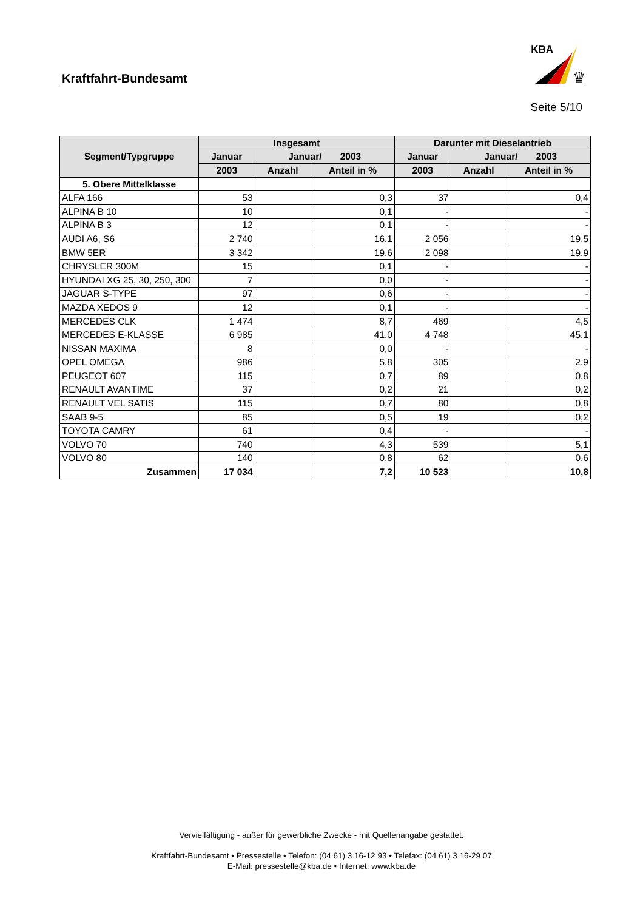Kraftfahrt-Bundesamt
KBA
♛
Seite 5/10
| Segment/Typgruppe | Insgesamt | | | Darunter mit Dieselantrieb | | |
| --- | --- | --- | --- | --- | --- | --- |
| | Januar | Januar/ 2003 | | Januar | Januar/ 2003 | |
| | 2003 | Anzahl | Anteil in % | 2003 | Anzahl | Anteil in % |
| 5. Obere Mittelklasse | | | | | | |
| ALFA 166 | 53 | | 0,3 | 37 | | 0,4 |
| ALPINA B 10 | 10 | | 0,1 | - | | - |
| ALPINA B 3 | 12 | | 0,1 | - | | - |
| AUDI A6, S6 | 2 740 | | 16,1 | 2 056 | | 19,5 |
| BMW 5ER | 3 342 | | 19,6 | 2 098 | | 19,9 |
| CHRYSLER 300M | 15 | | 0,1 | - | | - |
| HYUNDAI XG 25, 30, 250, 300 | 7 | | 0,0 | - | | - |
| JAGUAR S-TYPE | 97 | | 0,6 | - | | - |
| MAZDA XEDOS 9 | 12 | | 0,1 | - | | - |
| MERCEDES CLK | 1 474 | | 8,7 | 469 | | 4,5 |
| MERCEDES E-KLASSE | 6 985 | | 41,0 | 4 748 | | 45,1 |
| NISSAN MAXIMA | 8 | | 0,0 | - | | - |
| OPEL OMEGA | 986 | | 5,8 | 305 | | 2,9 |
| PEUGEOT 607 | 115 | | 0,7 | 89 | | 0,8 |
| RENAULT AVANTIME | 37 | | 0,2 | 21 | | 0,2 |
| RENAULT VEL SATIS | 115 | | 0,7 | 80 | | 0,8 |
| SAAB 9-5 | 85 | | 0,5 | 19 | | 0,2 |
| TOYOTA CAMRY | 61 | | 0,4 | - | | - |
| VOLVO 70 | 740 | | 4,3 | 539 | | 5,1 |
| VOLVO 80 | 140 | | 0,8 | 62 | | 0,6 |
| Zusammen | 17 034 | | 7,2 | 10 523 | | 10,8 |
Vervielfältigung - außer für gewerbliche Zwecke - mit Quellenangabe gestattet.
Kraftfahrt-Bundesamt • Pressestelle • Telefon: (04 61) 3 16-12 93 • Telefax: (04 61) 3 16-29 07
E-Mail: pressestelle@kba.de • Internet: www.kba.de